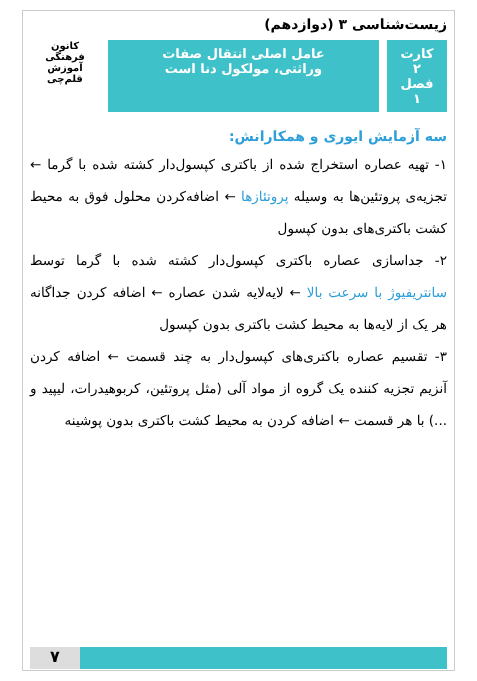زیست‌شناسی ۳ (دوازدهم)
کارت ۲
فصل ۱
عامل اصلی انتقال صفات
وراثتی، مولکول دنا است
کانون فرهنگی آموزش
قلم‌چی
سه آزمایش ایوری و همکارانش:
۱- تهیه عصاره استخراج شده از باکتری کپسول‌دار کشته شده با گرما ← تجزیه‌ی پروتئین‌ها به وسیله پروتئازها ← اضافه‌کردن محلول فوق به محیط کشت باکتری‌های بدون کپسول
۲- جداسازی عصاره باکتری کپسول‌دار کشته شده با گرما توسط سانتریفیوژ با سرعت بالا ← لایه‌لایه شدن عصاره ← اضافه کردن جداگانه هر یک از لایه‌ها به محیط کشت باکتری بدون کپسول
۳- تقسیم عصاره باکتری‌های کپسول‌دار به چند قسمت ← اضافه کردن آنزیم تجزیه کننده یک گروه از مواد آلی (مثل پروتئین، کربوهیدرات، لیپید و ...) با هر قسمت ← اضافه کردن به محیط کشت باکتری بدون پوشینه
۷